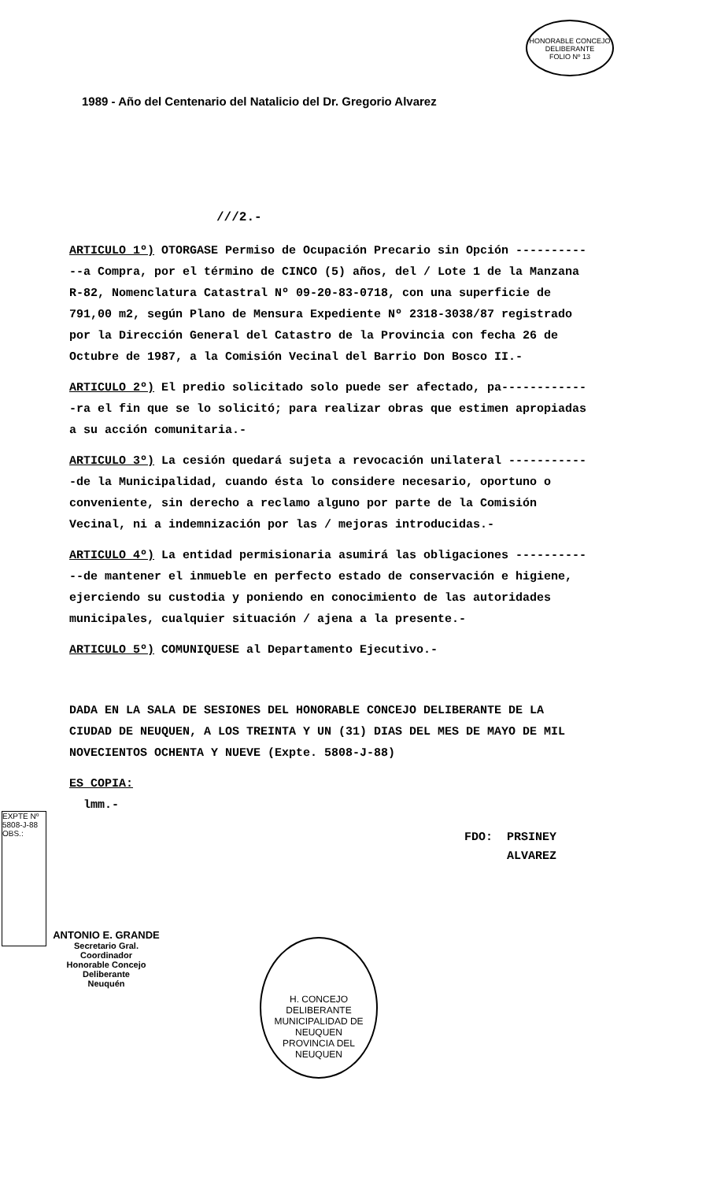HONORABLE CONCEJO DELIBERANTE
FOLIO Nº 13
1989 - Año del Centenario del Natalicio del Dr. Gregorio Alvarez
///2.-
ARTICULO 1º) OTORGASE Permiso de Ocupación Precario sin Opción ------------a Compra, por el término de CINCO (5) años, del / Lote 1 de la Manzana R-82, Nomenclatura Catastral Nº 09-20-83-0718, con una superficie de 791,00 m2, según Plano de Mensura Expediente Nº 2318-3038/87 registrado por la Dirección General del Catastro de la Provincia con fecha 26 de Octubre de 1987, a la Comisión Vecinal del Barrio Don Bosco II.-
ARTICULO 2º) El predio solicitado solo puede ser afectado, pa-------------ra el fin que se lo solicitó; para realizar obras que estimen apropiadas a su acción comunitaria.-
ARTICULO 3º) La cesión quedará sujeta a revocación unilateral ------------de la Municipalidad, cuando ésta lo considere necesario, oportuno o conveniente, sin derecho a reclamo alguno por parte de la Comisión Vecinal, ni a indemnización por las / mejoras introducidas.-
ARTICULO 4º) La entidad permisionaria asumirá las obligaciones ------------de mantener el inmueble en perfecto estado de conservación e higiene, ejerciendo su custodia y poniendo en conocimiento de las autoridades municipales, cualquier situación / ajena a la presente.-
ARTICULO 5º) COMUNIQUESE al Departamento Ejecutivo.-
DADA EN LA SALA DE SESIONES DEL HONORABLE CONCEJO DELIBERANTE DE LA CIUDAD DE NEUQUEN, A LOS TREINTA Y UN (31) DIAS DEL MES DE MAYO DE MIL NOVECIENTOS OCHENTA Y NUEVE (Expte. 5808-J-88)
ES COPIA:
lmm.-
FDO: PRSINEY
ALVAREZ
ANTONIO E. GRANDE
Secretario Gral. Coordinador
Honorable Concejo Deliberante
Neuquén
H. CONCEJO DELIBERANTE
MUNICIPALIDAD DE NEUQUEN
PROVINCIA DEL NEUQUEN
EXPTE Nº 5808-J-88
OBS.: